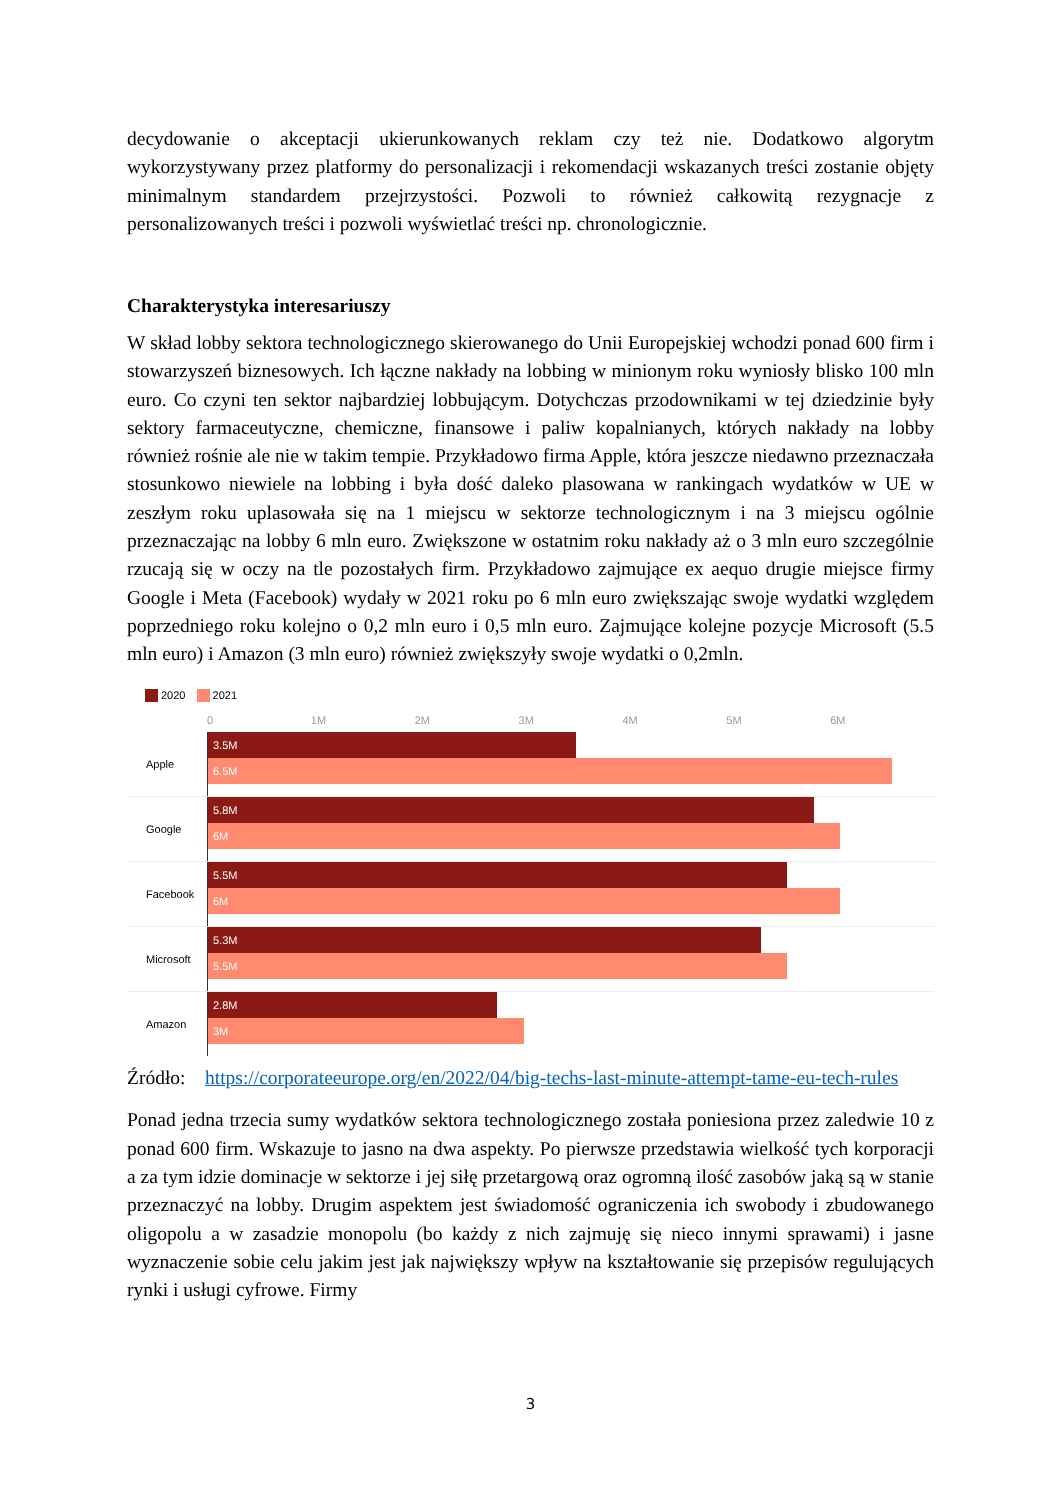decydowanie o akceptacji ukierunkowanych reklam czy też nie. Dodatkowo algorytm wykorzystywany przez platformy do personalizacji i rekomendacji wskazanych treści zostanie objęty minimalnym standardem przejrzystości. Pozwoli to również całkowitą rezygnacje z personalizowanych treści i pozwoli wyświetlać treści np. chronologicznie.
Charakterystyka interesariuszy
W skład lobby sektora technologicznego skierowanego do Unii Europejskiej wchodzi ponad 600 firm i stowarzyszeń biznesowych. Ich łączne nakłady na lobbing w minionym roku wyniosły blisko 100 mln euro. Co czyni ten sektor najbardziej lobbującym. Dotychczas przodownikami w tej dziedzinie były sektory farmaceutyczne, chemiczne, finansowe i paliw kopalnianych, których nakłady na lobby również rośnie ale nie w takim tempie. Przykładowo firma Apple, która jeszcze niedawno przeznaczała stosunkowo niewiele na lobbing i była dość daleko plasowana w rankingach wydatków w UE w zeszłym roku uplasowała się na 1 miejscu w sektorze technologicznym i na 3 miejscu ogólnie przeznaczając na lobby 6 mln euro. Zwiększone w ostatnim roku nakłady aż o 3 mln euro szczególnie rzucają się w oczy na tle pozostałych firm. Przykładowo zajmujące ex aequo drugie miejsce firmy Google i Meta (Facebook) wydały w 2021 roku po 6 mln euro zwiększając swoje wydatki względem poprzedniego roku kolejno o 0,2 mln euro i 0,5 mln euro. Zajmujące kolejne pozycje Microsoft (5.5 mln euro) i Amazon (3 mln euro) również zwiększyły swoje wydatki o 0,2mln.
2020 2021
0 1M 2M 3M 4M 5M 6M
Apple
3.5M
6.5M
Google
5.8M
6M
Facebook
5.5M
6M
Microsoft
5.3M
5.5M
Amazon
2.8M
3M
Źródło: https://corporateeurope.org/en/2022/04/big-techs-last-minute-attempt-tame-eu-tech-rules
Ponad jedna trzecia sumy wydatków sektora technologicznego została poniesiona przez zaledwie 10 z ponad 600 firm. Wskazuje to jasno na dwa aspekty. Po pierwsze przedstawia wielkość tych korporacji a za tym idzie dominacje w sektorze i jej siłę przetargową oraz ogromną ilość zasobów jaką są w stanie przeznaczyć na lobby. Drugim aspektem jest świadomość ograniczenia ich swobody i zbudowanego oligopolu a w zasadzie monopolu (bo każdy z nich zajmuję się nieco innymi sprawami) i jasne wyznaczenie sobie celu jakim jest jak największy wpływ na kształtowanie się przepisów regulujących rynki i usługi cyfrowe. Firmy
3